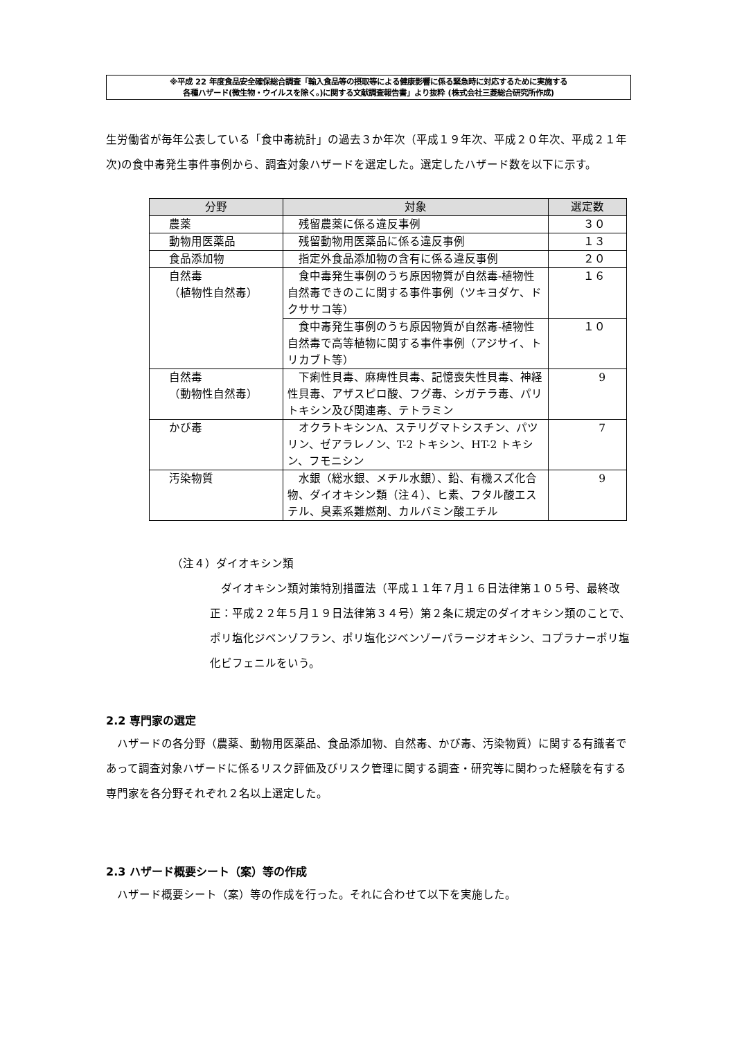※平成 22 年度食品安全確保総合調査「輸入食品等の摂取等による健康影響に係る緊急時に対応するために実施する
各種ハザード(微生物・ウイルスを除く。)に関する文献調査報告書」より抜粋 (株式会社三菱総合研究所作成)
生労働省が毎年公表している「食中毒統計」の過去３か年次（平成１９年次、平成２０年次、平成２１年次)の食中毒発生事件事例から、調査対象ハザードを選定した。選定したハザード数を以下に示す。
| 分野 | 対象 | 選定数 |
| --- | --- | --- |
| 農薬 | 残留農薬に係る違反事例 | ３０ |
| 動物用医薬品 | 残留動物用医薬品に係る違反事例 | １３ |
| 食品添加物 | 指定外食品添加物の含有に係る違反事例 | ２０ |
| 自然毒 （植物性自然毒） | 食中毒発生事例のうち原因物質が自然毒-植物性自然毒できのこに関する事件事例（ツキヨダケ、ドクササコ等） | １６ |
| | 食中毒発生事例のうち原因物質が自然毒-植物性自然毒で高等植物に関する事件事例（アジサイ、トリカブト等） | １０ |
| 自然毒 （動物性自然毒） | 下痢性貝毒、麻痺性貝毒、記憶喪失性貝毒、神経性貝毒、アザスピロ酸、フグ毒、シガテラ毒、パリトキシン及び関連毒、テトラミン | 9 |
| かび毒 | オクラトキシンA、ステリグマトシスチン、パツリン、ゼアラレノン、T-2 トキシン、HT-2 トキシン、フモニシン | 7 |
| 汚染物質 | 水銀（総水銀、メチル水銀）、鉛、有機スズ化合物、ダイオキシン類（注４）、ヒ素、フタル酸エステル、臭素系難燃剤、カルバミン酸エチル | 9 |
（注４）ダイオキシン類
　ダイオキシン類対策特別措置法（平成１１年７月１６日法律第１０５号、最終改正：平成２２年５月１９日法律第３４号）第２条に規定のダイオキシン類のことで、ポリ塩化ジベンゾフラン、ポリ塩化ジベンゾーパラージオキシン、コプラナーポリ塩化ビフェニルをいう。
2.2 専門家の選定
　ハザードの各分野（農薬、動物用医薬品、食品添加物、自然毒、かび毒、汚染物質）に関する有識者であって調査対象ハザードに係るリスク評価及びリスク管理に関する調査・研究等に関わった経験を有する専門家を各分野それぞれ２名以上選定した。
2.3 ハザード概要シート（案）等の作成
　ハザード概要シート（案）等の作成を行った。それに合わせて以下を実施した。